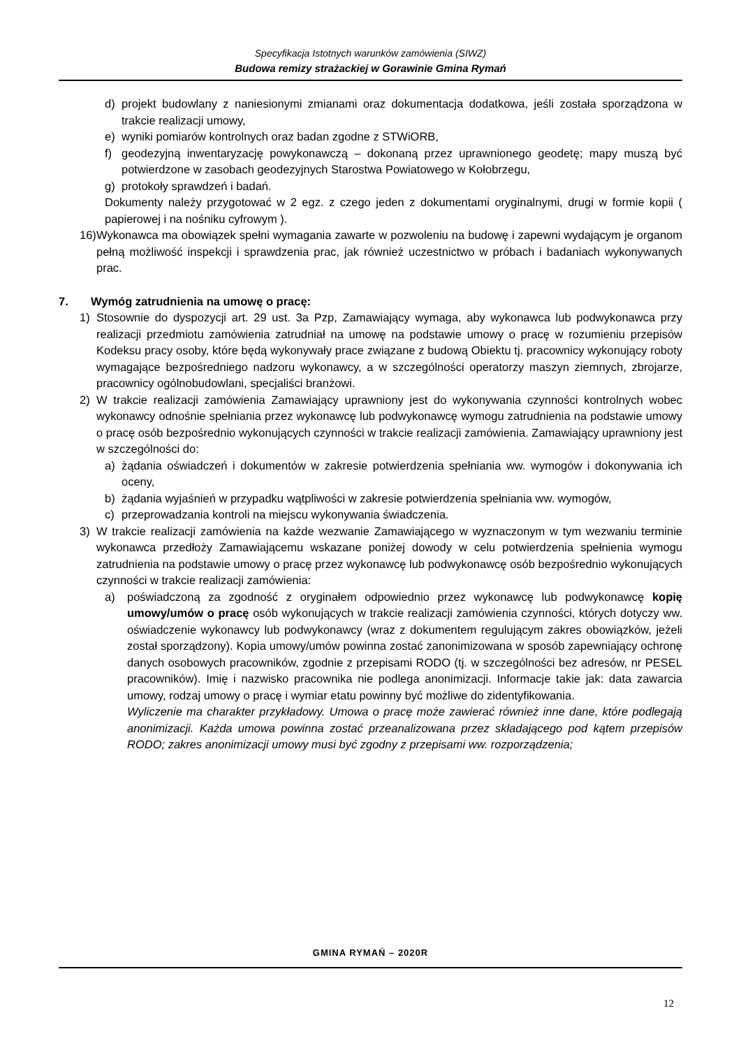Specyfikacja Istotnych warunków zamówienia (SIWZ)
Budowa remizy strażackiej w Gorawinie Gmina Rymań
d) projekt budowlany z naniesionymi zmianami oraz dokumentacja dodatkowa, jeśli została sporządzona w trakcie realizacji umowy,
e) wyniki pomiarów kontrolnych oraz badan zgodne z STWiORB,
f) geodezyjną inwentaryzację powykonawczą – dokonaną przez uprawnionego geodetę; mapy muszą być potwierdzone w zasobach geodezyjnych Starostwa Powiatowego w Kołobrzegu,
g) protokoły sprawdzeń i badań.
Dokumenty należy przygotować w 2 egz. z czego jeden z dokumentami oryginalnymi, drugi w formie kopii ( papierowej i na nośniku cyfrowym ).
16) Wykonawca ma obowiązek spełni wymagania zawarte w pozwoleniu na budowę i zapewni wydającym je organom pełną możliwość inspekcji i sprawdzenia prac, jak również uczestnictwo w próbach i badaniach wykonywanych prac.
7. Wymóg zatrudnienia na umowę o pracę:
1) Stosownie do dyspozycji art. 29 ust. 3a Pzp, Zamawiający wymaga, aby wykonawca lub podwykonawca przy realizacji przedmiotu zamówienia zatrudniał na umowę na podstawie umowy o pracę w rozumieniu przepisów Kodeksu pracy osoby, które będą wykonywały prace związane z budową Obiektu tj. pracownicy wykonujący roboty wymagające bezpośredniego nadzoru wykonawcy, a w szczególności operatorzy maszyn ziemnych, zbrojarze, pracownicy ogólnobudowlani, specjaliści branżowi.
2) W trakcie realizacji zamówienia Zamawiający uprawniony jest do wykonywania czynności kontrolnych wobec wykonawcy odnośnie spełniania przez wykonawcę lub podwykonawcę wymogu zatrudnienia na podstawie umowy o pracę osób bezpośrednio wykonujących czynności w trakcie realizacji zamówienia. Zamawiający uprawniony jest w szczególności do:
a) żądania oświadczeń i dokumentów w zakresie potwierdzenia spełniania ww. wymogów i dokonywania ich oceny,
b) żądania wyjaśnień w przypadku wątpliwości w zakresie potwierdzenia spełniania ww. wymogów,
c) przeprowadzania kontroli na miejscu wykonywania świadczenia.
3) W trakcie realizacji zamówienia na każde wezwanie Zamawiającego w wyznaczonym w tym wezwaniu terminie wykonawca przedłoży Zamawiającemu wskazane poniżej dowody w celu potwierdzenia spełnienia wymogu zatrudnienia na podstawie umowy o pracę przez wykonawcę lub podwykonawcę osób bezpośrednio wykonujących czynności w trakcie realizacji zamówienia:
a) poświadczoną za zgodność z oryginałem odpowiednio przez wykonawcę lub podwykonawcę kopię umowy/umów o pracę osób wykonujących w trakcie realizacji zamówienia czynności, których dotyczy ww. oświadczenie wykonawcy lub podwykonawcy (wraz z dokumentem regulującym zakres obowiązków, jeżeli został sporządzony). Kopia umowy/umów powinna zostać zanonimizowana w sposób zapewniający ochronę danych osobowych pracowników, zgodnie z przepisami RODO (tj. w szczególności bez adresów, nr PESEL pracowników). Imię i nazwisko pracownika nie podlega anonimizacji. Informacje takie jak: data zawarcia umowy, rodzaj umowy o pracę i wymiar etatu powinny być możliwe do zidentyfikowania.
Wyliczenie ma charakter przykładowy. Umowa o pracę może zawierać również inne dane, które podlegają anonimizacji. Każda umowa powinna zostać przeanalizowana przez składającego pod kątem przepisów RODO; zakres anonimizacji umowy musi być zgodny z przepisami ww. rozporządzenia;
GMINA RYMAŃ – 2020R
12